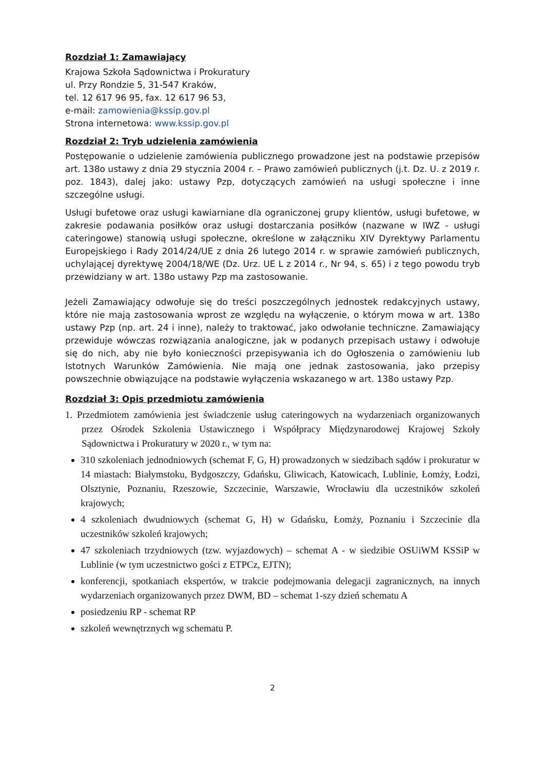Rozdział 1: Zamawiający
Krajowa Szkoła Sądownictwa i Prokuratury
ul. Przy Rondzie 5, 31-547 Kraków,
tel. 12 617 96 95, fax. 12 617 96 53,
e-mail: zamowienia@kssip.gov.pl
Strona internetowa: www.kssip.gov.pl
Rozdział 2: Tryb udzielenia zamówienia
Postępowanie o udzielenie zamówienia publicznego prowadzone jest na podstawie przepisów art. 138o ustawy z dnia 29 stycznia 2004 r. – Prawo zamówień publicznych (j.t. Dz. U. z 2019 r. poz. 1843), dalej jako: ustawy Pzp, dotyczących zamówień na usługi społeczne i inne szczególne usługi.
Usługi bufetowe oraz usługi kawiarniane dla ograniczonej grupy klientów, usługi bufetowe, w zakresie podawania posiłków oraz usługi dostarczania posiłków (nazwane w IWZ - usługi cateringowe) stanowią usługi społeczne, określone w załączniku XIV Dyrektywy Parlamentu Europejskiego i Rady 2014/24/UE z dnia 26 lutego 2014 r. w sprawie zamówień publicznych, uchylającej dyrektywę 2004/18/WE (Dz. Urz. UE L z 2014 r., Nr 94, s. 65) i z tego powodu tryb przewidziany w art. 138o ustawy Pzp ma zastosowanie.
Jeżeli Zamawiający odwołuje się do treści poszczególnych jednostek redakcyjnych ustawy, które nie mają zastosowania wprost ze względu na wyłączenie, o którym mowa w art. 138o ustawy Pzp (np. art. 24 i inne), należy to traktować, jako odwołanie techniczne. Zamawiający przewiduje wówczas rozwiązania analogiczne, jak w podanych przepisach ustawy i odwołuje się do nich, aby nie było konieczności przepisywania ich do Ogłoszenia o zamówieniu lub Istotnych Warunków Zamówienia. Nie mają one jednak zastosowania, jako przepisy powszechnie obwiązujące na podstawie wyłączenia wskazanego w art. 138o ustawy Pzp.
Rozdział 3: Opis przedmiotu zamówienia
1. Przedmiotem zamówienia jest świadczenie usług cateringowych na wydarzeniach organizowanych przez Ośrodek Szkolenia Ustawicznego i Współpracy Międzynarodowej Krajowej Szkoły Sądownictwa i Prokuratury w 2020 r., w tym na:
310 szkoleniach jednodniowych (schemat F, G, H) prowadzonych w siedzibach sądów i prokuratur w 14 miastach: Białymstoku, Bydgoszczy, Gdańsku, Gliwicach, Katowicach, Lublinie, Łomży, Łodzi, Olsztynie, Poznaniu, Rzeszowie, Szczecinie, Warszawie, Wrocławiu dla uczestników szkoleń krajowych;
4 szkoleniach dwudniowych (schemat G, H) w Gdańsku, Łomży, Poznaniu i Szczecinie dla uczestników szkoleń krajowych;
47 szkoleniach trzydniowych (tzw. wyjazdowych) – schemat A - w siedzibie OSUiWM KSSiP w Lublinie (w tym uczestnictwo gości z ETPCz, EJTN);
konferencji, spotkaniach ekspertów, w trakcie podejmowania delegacji zagranicznych, na innych wydarzeniach organizowanych przez DWM, BD – schemat 1-szy dzień schematu A
posiedzeniu RP - schemat RP
szkoleń wewnętrznych wg schematu P.
2